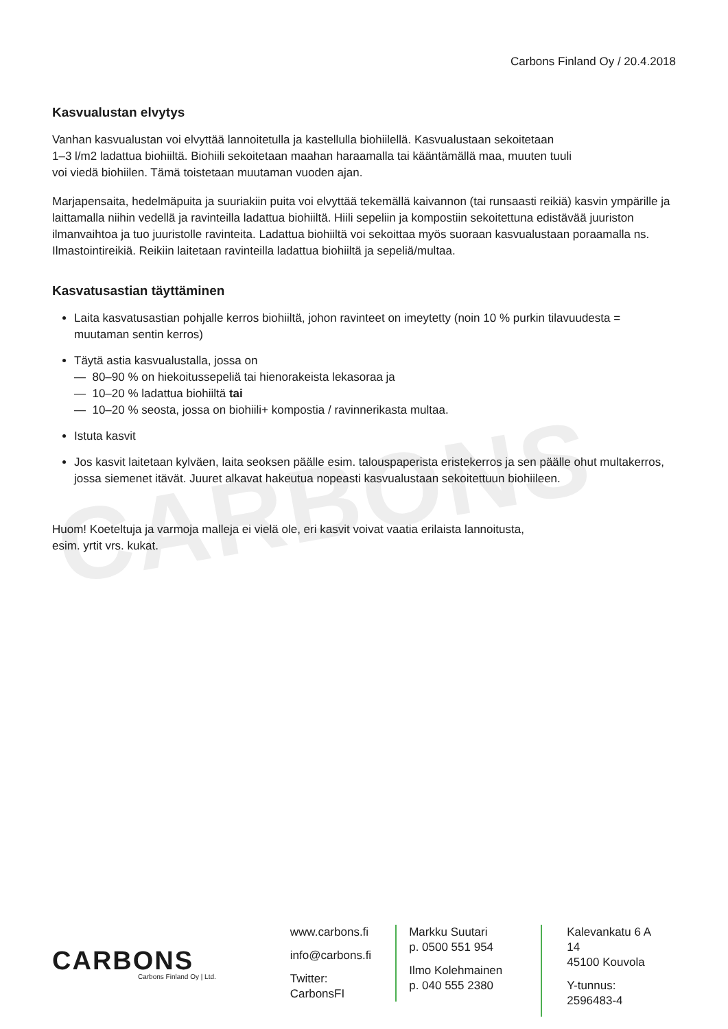CARBONS
Carbons Finland Oy / 20.4.2018
Kasvualustan elvytys
Vanhan kasvualustan voi elvyttää lannoitetulla ja kastellulla biohiilellä. Kasvualustaan sekoitetaan
1–3 l/m2 ladattua biohiiltä. Biohiili sekoitetaan maahan haraamalla tai kääntämällä maa, muuten tuuli
voi viedä biohiilen. Tämä toistetaan muutaman vuoden ajan.
Marjapensaita, hedelmäpuita ja suuriakiin puita voi elvyttää tekemällä kaivannon (tai runsaasti reikiä) kasvin ympärille ja laittamalla niihin vedellä ja ravinteilla ladattua biohiiltä. Hiili sepeliin ja kompostiin sekoitettuna edistävää juuriston ilmanvaihtoa ja tuo juuristolle ravinteita. Ladattua biohiiltä voi sekoittaa myös suoraan kasvualustaan poraamalla ns. Ilmastointireikiä. Reikiin laitetaan ravinteilla ladattua biohiiltä ja sepeliä/multaa.
Kasvatusastian täyttäminen
Laita kasvatusastian pohjalle kerros biohiiltä, johon ravinteet on imeytetty (noin 10 % purkin tilavuudesta = muutaman sentin kerros)
Täytä astia kasvualustalla, jossa on
— 80–90 % on hiekoitussepeliä tai hienorakeista lekasoraa ja
— 10–20 % ladattua biohiiltä tai
— 10–20 % seosta, jossa on biohiili+ kompostia / ravinnerikasta multaa.
Istuta kasvit
Jos kasvit laitetaan kylväen, laita seoksen päälle esim. talouspaperista eristekerros ja sen päälle ohut multakerros, jossa siemenet itävät. Juuret alkavat hakeutua nopeasti kasvualustaan sekoitettuun biohiileen.
Huom! Koeteltuja ja varmoja malleja ei vielä ole, eri kasvit voivat vaatia erilaista lannoitusta,
esim. yrtit vrs. kukat.
CARBONS
Carbons Finland Oy | Ltd.
www.carbons.fi
info@carbons.fi
Twitter: CarbonsFI
Markku Suutari
p. 0500 551 954
Ilmo Kolehmainen
p. 040 555 2380
Kalevankatu 6 A 14
45100 Kouvola
Y-tunnus:
2596483-4